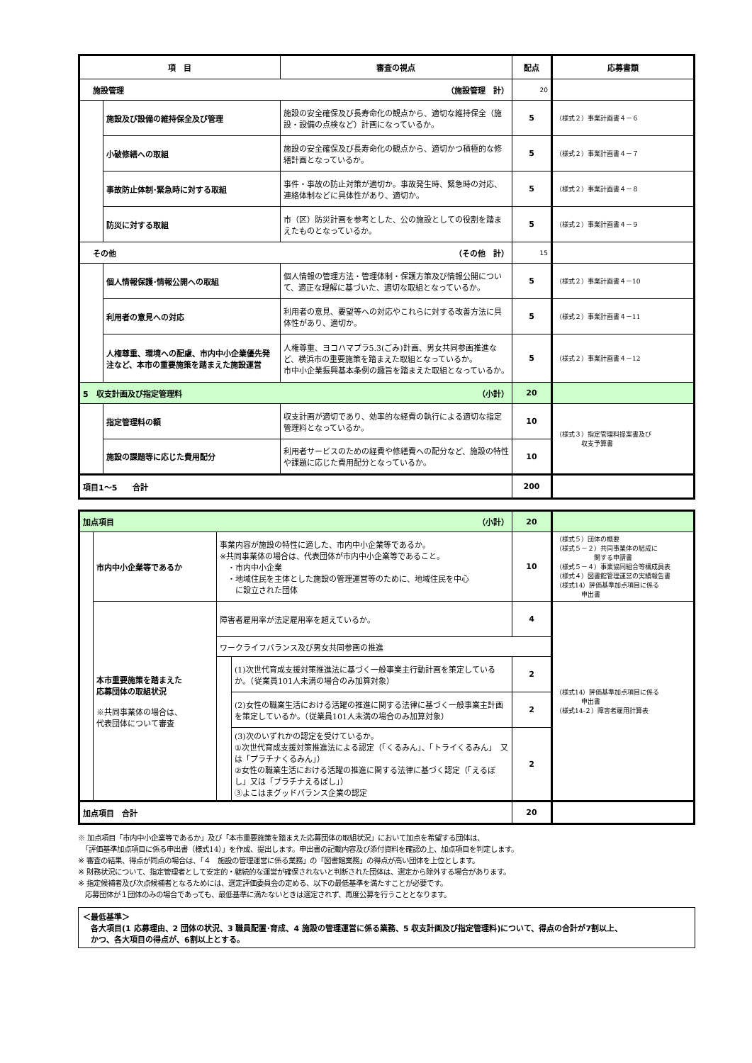| 項 目 | | 審査の視点 | 配点 | 応募書類 |
| --- | --- | --- | --- | --- |
| 施設管理 （施設管理 計） | | | 20 | |
| | 施設及び設備の維持保全及び管理 | 施設の安全確保及び長寿命化の観点から、適切な維持保全（施設・設備の点検など）計画になっているか。 | 5 | （様式２）事業計画書４－６ |
| | 小破修繕への取組 | 施設の安全確保及び長寿命化の観点から、適切かつ積極的な修繕計画となっているか。 | 5 | （様式２）事業計画書４－７ |
| | 事故防止体制･緊急時に対する取組 | 事件・事故の防止対策が適切か。事故発生時、緊急時の対応、連絡体制などに具体性があり、適切か。 | 5 | （様式２）事業計画書４－８ |
| | 防災に対する取組 | 市（区）防災計画を参考とした、公の施設としての役割を踏まえたものとなっているか。 | 5 | （様式２）事業計画書４－９ |
| その他 （その他 計） | | | 15 | |
| | 個人情報保護･情報公開への取組 | 個人情報の管理方法・管理体制・保護方策及び情報公開について、適正な理解に基づいた、適切な取組となっているか。 | 5 | （様式２）事業計画書４－10 |
| | 利用者の意見への対応 | 利用者の意見、要望等への対応やこれらに対する改善方法に具体性があり、適切か。 | 5 | （様式２）事業計画書４－11 |
| | 人権尊重、環境への配慮、市内中小企業優先発注など、本市の重要施策を踏まえた施設運営 | 人権尊重、ヨコハマプラ5.3(ごみ)計画、男女共同参画推進など、横浜市の重要施策を踏まえた取組となっているか。 市中小企業振興基本条例の趣旨を踏まえた取組となっているか。 | 5 | （様式２）事業計画書４－12 |
| 5 収支計画及び指定管理料 （小計） | | | 20 | |
| | 指定管理料の額 | 収支計画が適切であり、効率的な経費の執行による適切な指定管理料となっているか。 | 10 | （様式３）指定管理料提案書及び 収支予算書 |
| | 施設の課題等に応じた費用配分 | 利用者サービスのための経費や修繕費への配分など、施設の特性や課題に応じた費用配分となっているか。 | 10 | |
| 項目1～5 合計 | | | 200 | |
| 加点項目 （小計） | | | | 20 | |
| | 市内中小企業等であるか | 事業内容が施設の特性に適した、市内中小企業等であるか。 ※共同事業体の場合は、代表団体が市内中小企業等であること。 ・市内中小企業 ・地域住民を主体とした施設の管理運営等のために、地域住民を中心 に設立された団体 | | 10 | （様式５）団体の概要 （様式５－２）共同事業体の結成に 関する申請書 （様式５－４）事業協同組合等構成員表 （様式４）図書館管理運営の実績報告書 （様式14）評価基準加点項目に係る 申出書 |
| | 本市重要施策を踏まえた 応募団体の取組状況 ※共同事業体の場合は、 代表団体について審査 | 障害者雇用率が法定雇用率を超えているか。 | | 4 | （様式14）評価基準加点項目に係る 申出書 （様式14-２）障害者雇用計算表 |
| | | ワークライフバランス及び男女共同参画の推進 | | | |
| | | | (1)次世代育成支援対策推進法に基づく一般事業主行動計画を策定しているか。（従業員101人未満の場合のみ加算対象） | 2 | |
| | | | (2)女性の職業生活における活躍の推進に関する法律に基づく一般事業主計画を策定しているか。（従業員101人未満の場合のみ加算対象） | 2 | |
| | | | (3)次のいずれかの認定を受けているか。 ①次世代育成支援対策推進法による認定（「くるみん」、「トライくるみん」 又は「プラチナくるみん」） ②女性の職業生活における活躍の推進に関する法律に基づく認定（「えるぼし」又は「プラチナえるぼし」） ③よこはまグッドバランス企業の認定 | 2 | |
| 加点項目 合計 | | | | 20 | |
※ 加点項目「市内中小企業等であるか」及び「本市重要施策を踏まえた応募団体の取組状況」において加点を希望する団体は、
　「評価基準加点項目に係る申出書（様式14）」を作成、提出します。申出書の記載内容及び添付資料を確認の上、加点項目を判定します。
※ 審査の結果、得点が同点の場合は、「４　施設の管理運営に係る業務」の「図書館業務」の得点が高い団体を上位とします。
※ 財務状況について、指定管理者として安定的・継続的な運営が確保されないと判断された団体は、選定から除外する場合があります。
※ 指定候補者及び次点候補者となるためには、選定評価委員会の定める、以下の最低基準を満たすことが必要です。
　応募団体が１団体のみの場合であっても、最低基準に満たないときは選定されず、再度公募を行うこととなります。
＜最低基準＞
　各大項目(1 応募理由、2 団体の状況、3 職員配置･育成、4 施設の管理運営に係る業務、5 収支計画及び指定管理料)について、得点の合計が7割以上、
　かつ、各大項目の得点が、6割以上とする。